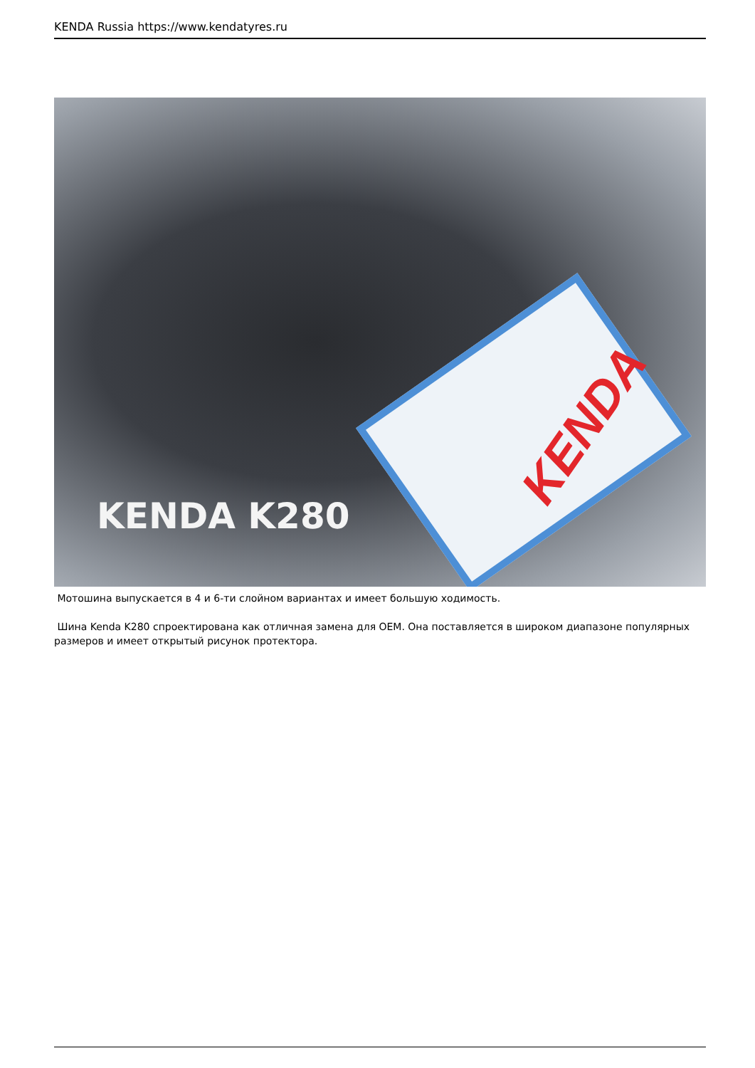KENDA Russia https://www.kendatyres.ru
KENDA
KENDA K280
Мотошина выпускается в 4 и 6-ти слойном вариантах и имеет большую ходимость.
Шина Kenda K280 спроектирована как отличная замена для OEM. Она поставляется в широком диапазоне популярных размеров и имеет открытый рисунок протектора.